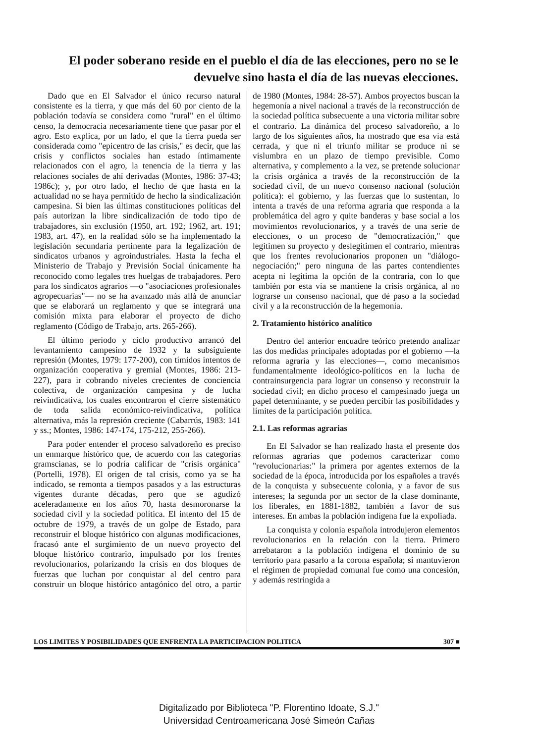El poder soberano reside en el pueblo el día de las elecciones, pero no se le devuelve sino hasta el día de las nuevas elecciones.
Dado que en El Salvador el único recurso natural consistente es la tierra, y que más del 60 por ciento de la población todavía se considera como "rural" en el último censo, la democracia necesariamente tiene que pasar por el agro. Esto explica, por un lado, el que la tierra pueda ser considerada como "epicentro de las crisis," es decir, que las crisis y conflictos sociales han estado íntimamente relacionados con el agro, la tenencia de la tierra y las relaciones sociales de ahí derivadas (Montes, 1986: 37-43; 1986c); y, por otro lado, el hecho de que hasta en la actualidad no se haya permitido de hecho la sindicalización campesina. Si bien las últimas constituciones políticas del país autorizan la libre sindicalización de todo tipo de trabajadores, sin exclusión (1950, art. 192; 1962, art. 191; 1983, art. 47), en la realidad sólo se ha implementado la legislación secundaria pertinente para la legalización de sindicatos urbanos y agroindustriales. Hasta la fecha el Ministerio de Trabajo y Previsión Social únicamente ha reconocido como legales tres huelgas de trabajadores. Pero para los sindicatos agrarios —o "asociaciones profesionales agropecuarias"— no se ha avanzado más allá de anunciar que se elaborará un reglamento y que se integrará una comisión mixta para elaborar el proyecto de dicho reglamento (Código de Trabajo, arts. 265-266).
El último período y ciclo productivo arrancó del levantamiento campesino de 1932 y la subsiguiente represión (Montes, 1979: 177-200), con tímidos intentos de organización cooperativa y gremial (Montes, 1986: 213-227), para ir cobrando niveles crecientes de conciencia colectiva, de organización campesina y de lucha reivindicativa, los cuales encontraron el cierre sistemático de toda salida económico-reivindicativa, política alternativa, más la represión creciente (Cabarrús, 1983: 141 y ss.; Montes, 1986: 147-174, 175-212, 255-266).
Para poder entender el proceso salvadoreño es preciso un enmarque histórico que, de acuerdo con las categorías gramscianas, se lo podría calificar de "crisis orgánica" (Portelli, 1978). El origen de tal crisis, como ya se ha indicado, se remonta a tiempos pasados y a las estructuras vigentes durante décadas, pero que se agudizó aceleradamente en los años 70, hasta desmoronarse la sociedad civil y la sociedad política. El intento del 15 de octubre de 1979, a través de un golpe de Estado, para reconstruir el bloque histórico con algunas modificaciones, fracasó ante el surgimiento de un nuevo proyecto del bloque histórico contrario, impulsado por los frentes revolucionarios, polarizando la crisis en dos bloques de fuerzas que luchan por conquistar al del centro para construir un bloque histórico antagónico del otro, a partir de 1980 (Montes, 1984: 28-57). Ambos proyectos buscan la hegemonía a nivel nacional a través de la reconstrucción de la sociedad política subsecuente a una victoria militar sobre el contrario. La dinámica del proceso salvadoreño, a lo largo de los siguientes años, ha mostrado que esa vía está cerrada, y que ni el triunfo militar se produce ni se vislumbra en un plazo de tiempo previsible. Como alternativa, y complemento a la vez, se pretende solucionar la crisis orgánica a través de la reconstrucción de la sociedad civil, de un nuevo consenso nacional (solución política): el gobierno, y las fuerzas que lo sustentan, lo intenta a través de una reforma agraria que responda a la problemática del agro y quite banderas y base social a los movimientos revolucionarios, y a través de una serie de elecciones, o un proceso de "democratización," que legitimen su proyecto y deslegitimen el contrario, mientras que los frentes revolucionarios proponen un "diálogo-negociación;" pero ninguna de las partes contendientes acepta ni legitima la opción de la contraria, con lo que también por esta vía se mantiene la crisis orgánica, al no lograrse un consenso nacional, que dé paso a la sociedad civil y a la reconstrucción de la hegemonía.
2. Tratamiento histórico analítico
Dentro del anterior encuadre teórico pretendo analizar las dos medidas principales adoptadas por el gobierno —la reforma agraria y las elecciones—, como mecanismos fundamentalmente ideológico-políticos en la lucha de contrainsurgencia para lograr un consenso y reconstruir la sociedad civil; en dicho proceso el campesinado juega un papel determinante, y se pueden percibir las posibilidades y límites de la participación política.
2.1. Las reformas agrarias
En El Salvador se han realizado hasta el presente dos reformas agrarias que podemos caracterizar como "revolucionarias:" la primera por agentes externos de la sociedad de la época, introducida por los españoles a través de la conquista y subsecuente colonia, y a favor de sus intereses; la segunda por un sector de la clase dominante, los liberales, en 1881-1882, también a favor de sus intereses. En ambas la población indígena fue la expoliada.
La conquista y colonia española introdujeron elementos revolucionarios en la relación con la tierra. Primero arrebataron a la población indígena el dominio de su territorio para pasarlo a la corona española; si mantuvieron el régimen de propiedad comunal fue como una concesión, y además restringida a
LOS LIMITES Y POSIBILIDADES QUE ENFRENTA LA PARTICIPACION POLITICA 307 ■
Digitalizado por Biblioteca "P. Florentino Idoate, S.J."
Universidad Centroamericana José Simeón Cañas